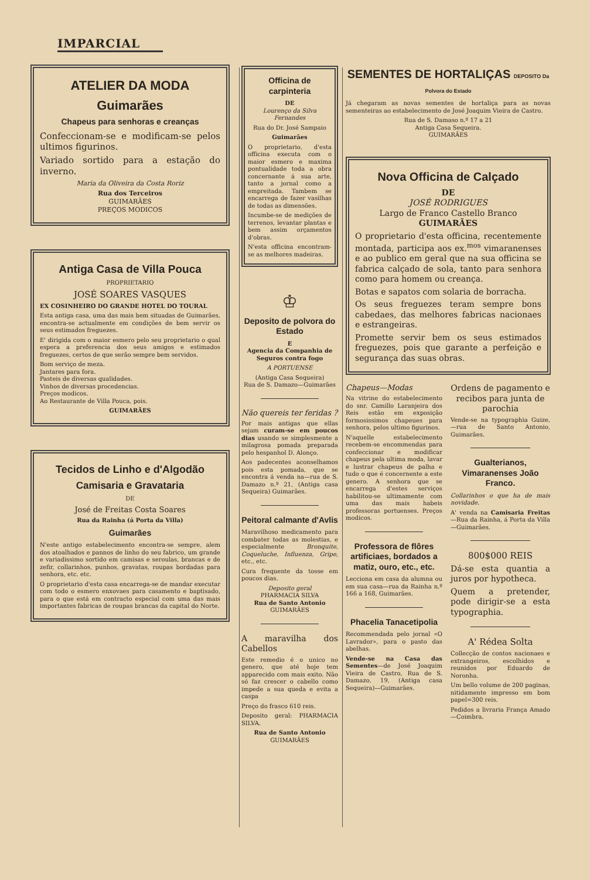IMPARCIAL
ATELIER DA MODA
Guimarães
Chapeus para senhoras e creanças
Confeccionam-se e modificam-se pelos ultimos figurinos.
Variado sortido para a estação do inverno.
Maria da Oliveira da Costa Roriz
Rua dos Terceiros
GUIMARÃES
PREÇOS MODICOS
Antiga Casa de Villa Pouca
PROPRIETARIO
JOSÉ SOARES VASQUES
EX COSINHEIRO DO GRANDE HOTEL DO TOURAL
Esta antiga casa, uma das mais bem situadas de Guimarães, encontra-se actualmente em condições de bem servir os seus estimados freguezes.
E' dirigida com o maior esmero pelo seu proprietario o qual espera a preferencia dos seus amigos e estimados freguezes, certos de que serão sempre bem servidos.
Bom serviço de meza.
Jantares para fora.
Pasteis de diversas qualidades.
Vinhos de diversas procedencias.
Preços modicos.
Ao Restaurante de Villa Pouca, pois.
GUIMARÃES
Tecidos de Linho e d'Algodão
Camisaria e Gravataria
DE
José de Freitas Costa Soares
Rua da Rainha (á Porta da Villa)
Guimarães
N'este antigo estabelecimento encontra-se sempre, alem dos atoalhados e pannos de linho do seu fabrico, um grande e variadissimo sortido em camisas e seroulas, brancas e de zefir, collarinhos, punhos, gravatas, roupas bordadas para senhora, etc. etc.
O proprietario d'esta casa encarrega-se de mandar executar com todo o esmero enxovaes para casamento e baptisado, para o que está em contracto especial com uma das mais importantes fabricas de roupas brancas da capital do Norte.
Officina de carpinteria
DE
Lourenço da Silva Fernandes
Rua do Dr. José Sampaio
Guimarães
O proprietario, d'esta officina executa com o maior esmero e maxima pontualidade toda a obra concernante á sua arte, tanto a jornal como a empreitada. Tambem se encarrega de fazer vasilhas de todas as dimensões.
Incumbe-se de medições de terrenos, levantar plantas e bem assim orçamentos d'obras.
N'esta officina encontram-se as melhores madeiras.
♔
Deposito de polvora do Estado
E
Agencia da Companhia de Seguros contra fogo
A PORTUENSE
(Antiga Casa Sequeira)
Rua de S. Damazo—Guimarães
Não quereis ter feridas ?
Por mais antigas que ellas sejam curam-se em poucos dias usando se simplesmente a milagrosa pomada preparada pelo hespanhol D. Alonço.
Aos padecentes aconselhamos pois esta pomada, que se encontra á venda na—rua de S. Damazo n.º 21, (Antiga casa Sequeira) Guimarães.
Peitoral calmante d'Avlis
Maravilhoso medicamento para combater todas as molestias, e especialmente Bronquite, Coqueluche, Influenza, Gripe, etc., etc.
Cura frequente da tosse em poucos dias.
Deposito geral
PHARMACIA SILVA
Rua de Santo Antonio
GUIMARÃES
A maravilha dos Cabellos
Este remedio é o unico no genero, que até hoje tem apparecido com mais exito. Não só faz crescer o cabello como impede a sua queda e evita a caspa
Preço do frasco 610 reis.
Deposito geral: PHARMACIA SILVA.
Rua de Santo Antonio
GUIMARÃES
SEMENTES DE HORTALIÇAS DEPOSITO Da Polvora do Estado
Já chegaram as novas sementes de hortaliça para as novas sementeiras ao estabelecimento de José Joaquim Vieira de Castro.
Rua de S. Damaso n.º 17 a 21
Antiga Casa Sequeira.
GUIMARÃES
Nova Officina de Calçado
DE
JOSÉ RODRIGUES
Largo de Franco Castello Branco
GUIMARÃES
O proprietario d'esta officina, recentemente montada, participa aos ex.<sup>mos</sup> vimaranenses e ao publico em geral que na sua officina se fabrica calçado de sola, tanto para senhora como para homem ou creança.
Botas e sapatos com solaria de borracha.
Os seus freguezes teram sempre bons cabedaes, das melhores fabricas nacionaes e estrangeiras.
Promette servir bem os seus estimados freguezes, pois que garante a perfeição e segurança das suas obras.
Chapeus—Modas
Na vitrine do estabelecimento do snr. Camillo Laranjeira dos Reis estão em exposição formosissimos chapeues para senhora, pelos ultimo figurinos.
N'aquelle estabelecimento recebem-se encommendas para confeccionar e modificar chapeus pela ultima moda, lavar e lustrar chapeus de palha e tudo o que é concernente a este genero. A senhora que se encarrega d'estes serviços habilitou-se ultimamente com uma das mais habeis professoras portuenses. Preços modicos.
Professora de flôres artificiaes, bordados a matiz, ouro, etc., etc.
Lecciona em casa da alumna ou em sua casa—rua da Rainha n.º 166 a 168, Guimarães.
Phacelia Tanacetipolia
Recommendada pelo jornal «O Lavrador», para o pasto das abelhas.
Vende-se na Casa das Sementes—de José Joaquim Vieira de Castro, Rua de S. Damazo, 19, (Antiga casa Sequeira)—Guimarães.
Ordens de pagamento e recibos para junta de parochia
Vende-se na typographia Guize,—rua de Santo Antonio, Guimarães.
Gualterianos, Vimaranenses João Franco.
Collarinhos o que ha de mais novidade.
A' venda na Camisaria Freitas—Rua da Rainha, á Porta da Villa—Guimarães.
800$000 REIS
Dá-se esta quantia a juros por hypotheca.
Quem a pretender, pode dirigir-se a esta typographia.
A' Rédea Solta
Collecção de contos nacionaes e extrangeiros, escolhidos e reunidos por Eduardo de Noronha.
Um bello volume de 200 paginas, nitidamente impresso em bom papel=300 reis.
Pedidos a livraria França Amado—Coimbra.